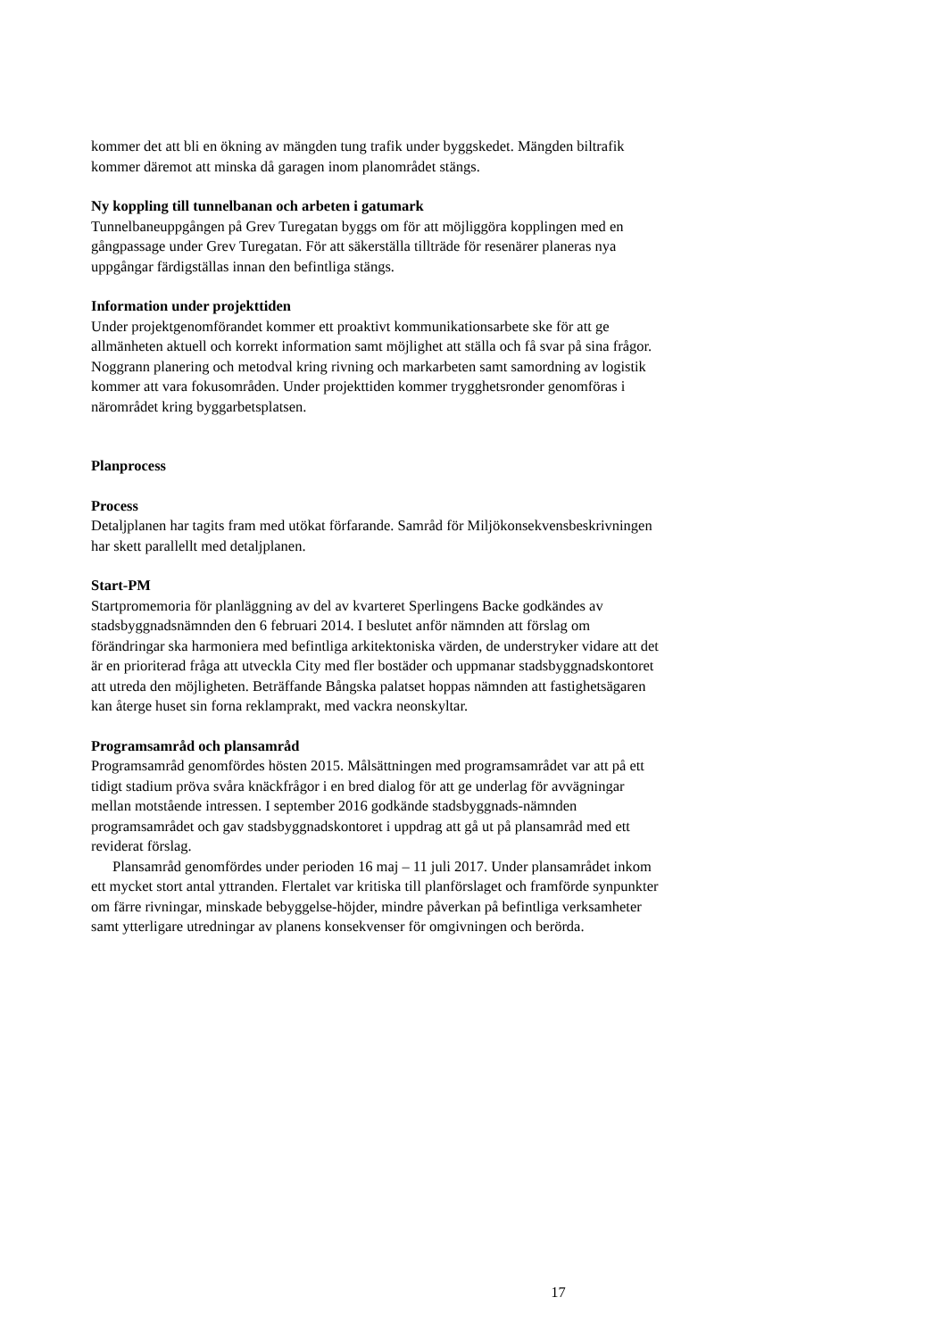kommer det att bli en ökning av mängden tung trafik under byggskedet. Mängden biltrafik kommer däremot att minska då garagen inom planområdet stängs.
Ny koppling till tunnelbanan och arbeten i gatumark
Tunnelbaneuppgången på Grev Turegatan byggs om för att möjliggöra kopplingen med en gångpassage under Grev Turegatan. För att säkerställa tillträde för resenärer planeras nya uppgångar färdigställas innan den befintliga stängs.
Information under projekttiden
Under projektgenomförandet kommer ett proaktivt kommunikationsarbete ske för att ge allmänheten aktuell och korrekt information samt möjlighet att ställa och få svar på sina frågor. Noggrann planering och metodval kring rivning och markarbeten samt samordning av logistik kommer att vara fokusområden. Under projekttiden kommer trygghetsronder genomföras i närområdet kring byggarbetsplatsen.
Planprocess
Process
Detaljplanen har tagits fram med utökat förfarande. Samråd för Miljökonsekvensbeskrivningen har skett parallellt med detaljplanen.
Start-PM
Startpromemoria för planläggning av del av kvarteret Sperlingens Backe godkändes av stadsbyggnadsnämnden den 6 februari 2014. I beslutet anför nämnden att förslag om förändringar ska harmoniera med befintliga arkitektoniska värden, de understryker vidare att det är en prioriterad fråga att utveckla City med fler bostäder och uppmanar stadsbyggnadskontoret att utreda den möjligheten. Beträffande Bångska palatset hoppas nämnden att fastighetsägaren kan återge huset sin forna reklamprakt, med vackra neonskyltar.
Programsamråd och plansamråd
Programsamråd genomfördes hösten 2015. Målsättningen med programsamrådet var att på ett tidigt stadium pröva svåra knäckfrågor i en bred dialog för att ge underlag för avvägningar mellan motstående intressen. I september 2016 godkände stadsbyggnads-nämnden programsamrådet och gav stadsbyggnadskontoret i uppdrag att gå ut på plansamråd med ett reviderat förslag.
Plansamråd genomfördes under perioden 16 maj – 11 juli 2017. Under plansamrådet inkom ett mycket stort antal yttranden. Flertalet var kritiska till planförslaget och framförde synpunkter om färre rivningar, minskade bebyggelse-höjder, mindre påverkan på befintliga verksamheter samt ytterligare utredningar av planens konsekvenser för omgivningen och berörda.
17